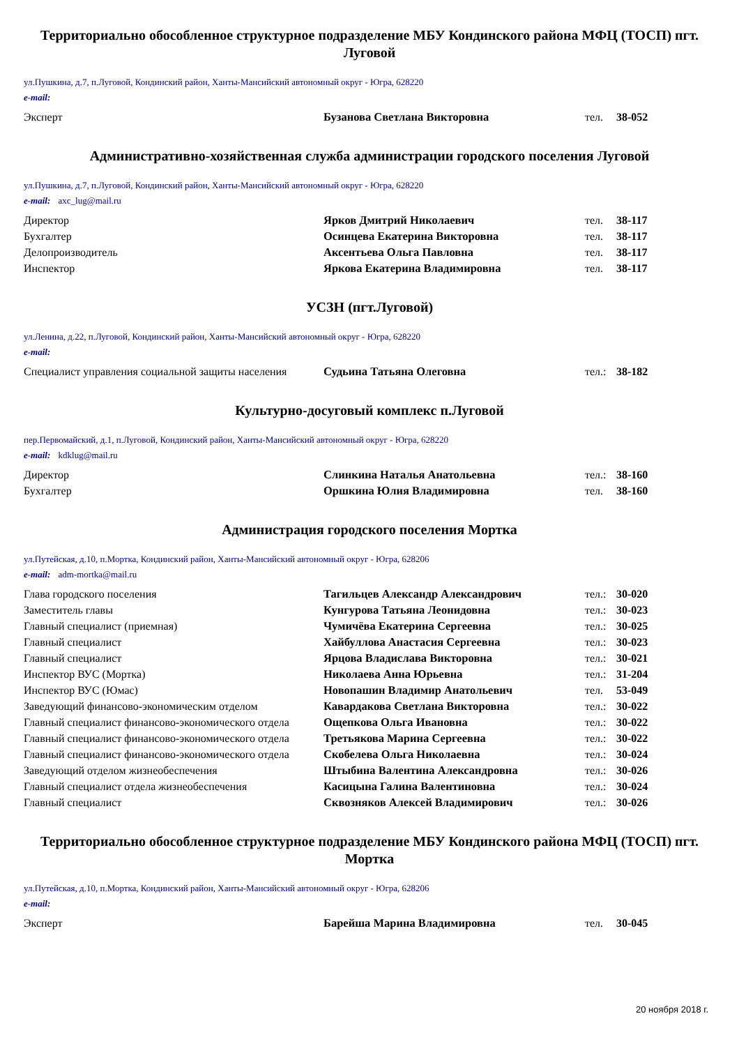Территориально обособленное структурное подразделение МБУ Кондинского района МФЦ (ТОСП) пгт. Луговой
ул.Пушкина, д.7, п.Луговой, Кондинский район, Ханты-Мансийский автономный округ - Югра, 628220
e-mail:
| Эксперт | Бузанова Светлана Викторовна | тел. | 38-052 |
Административно-хозяйственная служба администрации городского поселения Луговой
ул.Пушкина, д.7, п.Луговой, Кондинский район, Ханты-Мансийский автономный округ - Югра, 628220
e-mail: axc_lug@mail.ru
| Директор | Ярков Дмитрий Николаевич | тел. | 38-117 |
| Бухгалтер | Осинцева Екатерина Викторовна | тел. | 38-117 |
| Делопроизводитель | Аксентьева Ольга Павловна | тел. | 38-117 |
| Инспектор | Яркова Екатерина Владимировна | тел. | 38-117 |
УСЗН (пгт.Луговой)
ул.Ленина, д.22, п.Луговой, Кондинский район, Ханты-Мансийский автономный округ - Югра, 628220
e-mail:
| Специалист управления социальной защиты населения | Судьина Татьяна Олеговна | тел.: | 38-182 |
Культурно-досуговый комплекс п.Луговой
пер.Первомайский, д.1, п.Луговой, Кондинский район, Ханты-Мансийский автономный округ - Югра, 628220
e-mail: kdklug@mail.ru
| Директор | Слинкина Наталья Анатольевна | тел.: | 38-160 |
| Бухгалтер | Оршкина Юлия Владимировна | тел. | 38-160 |
Администрация городского поселения Мортка
ул.Путейская, д.10, п.Мортка, Кондинский район, Ханты-Мансийский автономный округ - Югра, 628206
e-mail: adm-mortka@mail.ru
| Глава городского поселения | Тагильцев Александр Александрович | тел.: | 30-020 |
| Заместитель главы | Кунгурова Татьяна Леонидовна | тел.: | 30-023 |
| Главный специалист (приемная) | Чумичёва Екатерина Сергеевна | тел.: | 30-025 |
| Главный специалист | Хайбуллова Анастасия Сергеевна | тел.: | 30-023 |
| Главный специалист | Ярцова Владислава Викторовна | тел.: | 30-021 |
| Инспектор ВУС (Мортка) | Николаева Анна Юрьевна | тел.: | 31-204 |
| Инспектор ВУС (Юмас) | Новопашин Владимир Анатольевич | тел. | 53-049 |
| Заведующий финансово-экономическим отделом | Кавардакова Светлана Викторовна | тел.: | 30-022 |
| Главный специалист финансово-экономического отдела | Ощепкова Ольга Ивановна | тел.: | 30-022 |
| Главный специалист финансово-экономического отдела | Третьякова Марина Сергеевна | тел.: | 30-022 |
| Главный специалист финансово-экономического отдела | Скобелева Ольга Николаевна | тел.: | 30-024 |
| Заведующий отделом жизнеобеспечения | Штыбина Валентина Александровна | тел.: | 30-026 |
| Главный специалист отдела жизнеобеспечения | Касицына Галина Валентиновна | тел.: | 30-024 |
| Главный специалист | Сквозняков Алексей Владимирович | тел.: | 30-026 |
Территориально обособленное структурное подразделение МБУ Кондинского района МФЦ (ТОСП) пгт. Мортка
ул.Путейская, д.10, п.Мортка, Кондинский район, Ханты-Мансийский автономный округ - Югра, 628206
e-mail:
| Эксперт | Барейша Марина Владимировна | тел. | 30-045 |
20 ноября 2018 г.